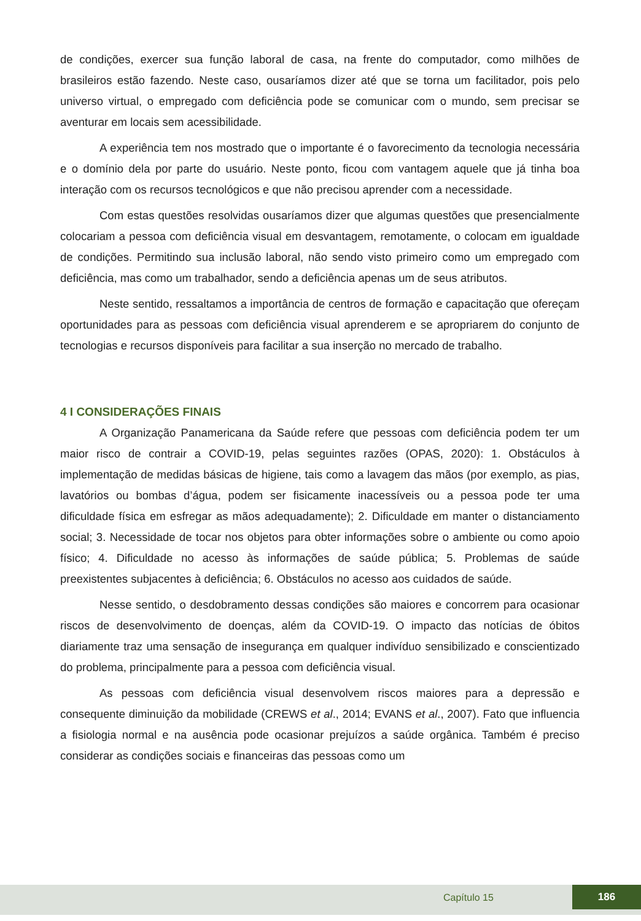de condições, exercer sua função laboral de casa, na frente do computador, como milhões de brasileiros estão fazendo. Neste caso, ousaríamos dizer até que se torna um facilitador, pois pelo universo virtual, o empregado com deficiência pode se comunicar com o mundo, sem precisar se aventurar em locais sem acessibilidade.
A experiência tem nos mostrado que o importante é o favorecimento da tecnologia necessária e o domínio dela por parte do usuário. Neste ponto, ficou com vantagem aquele que já tinha boa interação com os recursos tecnológicos e que não precisou aprender com a necessidade.
Com estas questões resolvidas ousaríamos dizer que algumas questões que presencialmente colocariam a pessoa com deficiência visual em desvantagem, remotamente, o colocam em igualdade de condições. Permitindo sua inclusão laboral, não sendo visto primeiro como um empregado com deficiência, mas como um trabalhador, sendo a deficiência apenas um de seus atributos.
Neste sentido, ressaltamos a importância de centros de formação e capacitação que ofereçam oportunidades para as pessoas com deficiência visual aprenderem e se apropriarem do conjunto de tecnologias e recursos disponíveis para facilitar a sua inserção no mercado de trabalho.
4 I CONSIDERAÇÕES FINAIS
A Organização Panamericana da Saúde refere que pessoas com deficiência podem ter um maior risco de contrair a COVID-19, pelas seguintes razões (OPAS, 2020): 1. Obstáculos à implementação de medidas básicas de higiene, tais como a lavagem das mãos (por exemplo, as pias, lavatórios ou bombas d’água, podem ser fisicamente inacessíveis ou a pessoa pode ter uma dificuldade física em esfregar as mãos adequadamente); 2. Dificuldade em manter o distanciamento social; 3. Necessidade de tocar nos objetos para obter informações sobre o ambiente ou como apoio físico; 4. Dificuldade no acesso às informações de saúde pública; 5. Problemas de saúde preexistentes subjacentes à deficiência; 6. Obstáculos no acesso aos cuidados de saúde.
Nesse sentido, o desdobramento dessas condições são maiores e concorrem para ocasionar riscos de desenvolvimento de doenças, além da COVID-19. O impacto das notícias de óbitos diariamente traz uma sensação de insegurança em qualquer indivíduo sensibilizado e conscientizado do problema, principalmente para a pessoa com deficiência visual.
As pessoas com deficiência visual desenvolvem riscos maiores para a depressão e consequente diminuição da mobilidade (CREWS et al., 2014; EVANS et al., 2007). Fato que influencia a fisiologia normal e na ausência pode ocasionar prejuízos a saúde orgânica. Também é preciso considerar as condições sociais e financeiras das pessoas como um
Capítulo 15
186